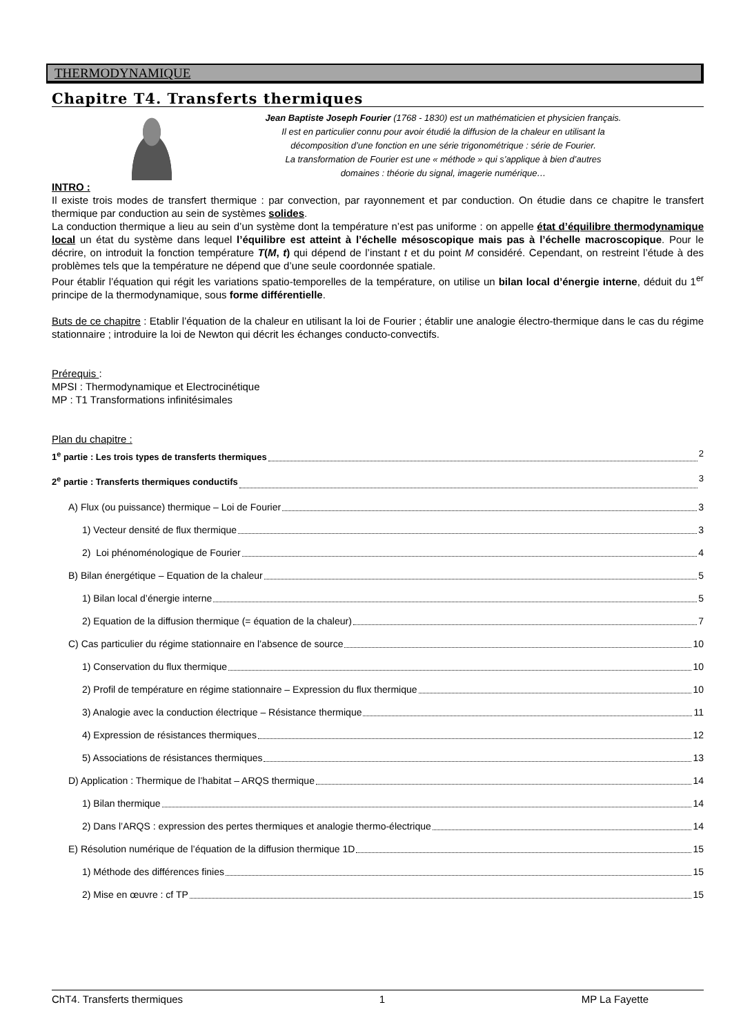THERMODYNAMIQUE
Chapitre T4. Transferts thermiques
Jean Baptiste Joseph Fourier (1768 - 1830) est un mathématicien et physicien français.
Il est en particulier connu pour avoir étudié la diffusion de la chaleur en utilisant la
décomposition d’une fonction en une série trigonométrique : série de Fourier.
La transformation de Fourier est une « méthode » qui s’applique à bien d’autres
domaines : théorie du signal, imagerie numérique…
INTRO :
Il existe trois modes de transfert thermique : par convection, par rayonnement et par conduction. On étudie dans ce chapitre le transfert thermique par conduction au sein de systèmes solides.
La conduction thermique a lieu au sein d’un système dont la température n’est pas uniforme : on appelle état d’équilibre thermodynamique local un état du système dans lequel l’équilibre est atteint à l’échelle mésoscopique mais pas à l’échelle macroscopique. Pour le décrire, on introduit la fonction température T(M, t) qui dépend de l’instant t et du point M considéré. Cependant, on restreint l’étude à des problèmes tels que la température ne dépend que d’une seule coordonnée spatiale.
Pour établir l’équation qui régit les variations spatio-temporelles de la température, on utilise un bilan local d’énergie interne, déduit du 1<sup>er</sup> principe de la thermodynamique, sous forme différentielle.
Buts de ce chapitre : Etablir l’équation de la chaleur en utilisant la loi de Fourier ; établir une analogie électro-thermique dans le cas du régime stationnaire ; introduire la loi de Newton qui décrit les échanges conducto-convectifs.
Prérequis :
MPSI : Thermodynamique et Electrocinétique
MP : T1 Transformations infinitésimales
Plan du chapitre :
1<sup>e</sup> partie : Les trois types de transferts thermiques 2
2<sup>e</sup> partie : Transferts thermiques conductifs 3
A) Flux (ou puissance) thermique – Loi de Fourier 3
1) Vecteur densité de flux thermique 3
2) Loi phénoménologique de Fourier 4
B) Bilan énergétique – Equation de la chaleur 5
1) Bilan local d’énergie interne 5
2) Equation de la diffusion thermique (= équation de la chaleur) 7
C) Cas particulier du régime stationnaire en l’absence de source 10
1) Conservation du flux thermique 10
2) Profil de température en régime stationnaire – Expression du flux thermique 10
3) Analogie avec la conduction électrique – Résistance thermique 11
4) Expression de résistances thermiques 12
5) Associations de résistances thermiques 13
D) Application : Thermique de l’habitat – ARQS thermique 14
1) Bilan thermique 14
2) Dans l’ARQS : expression des pertes thermiques et analogie thermo-électrique 14
E) Résolution numérique de l’équation de la diffusion thermique 1D 15
1) Méthode des différences finies 15
2) Mise en œuvre : cf TP 15
ChT4. Transferts thermiques 1 MP La Fayette